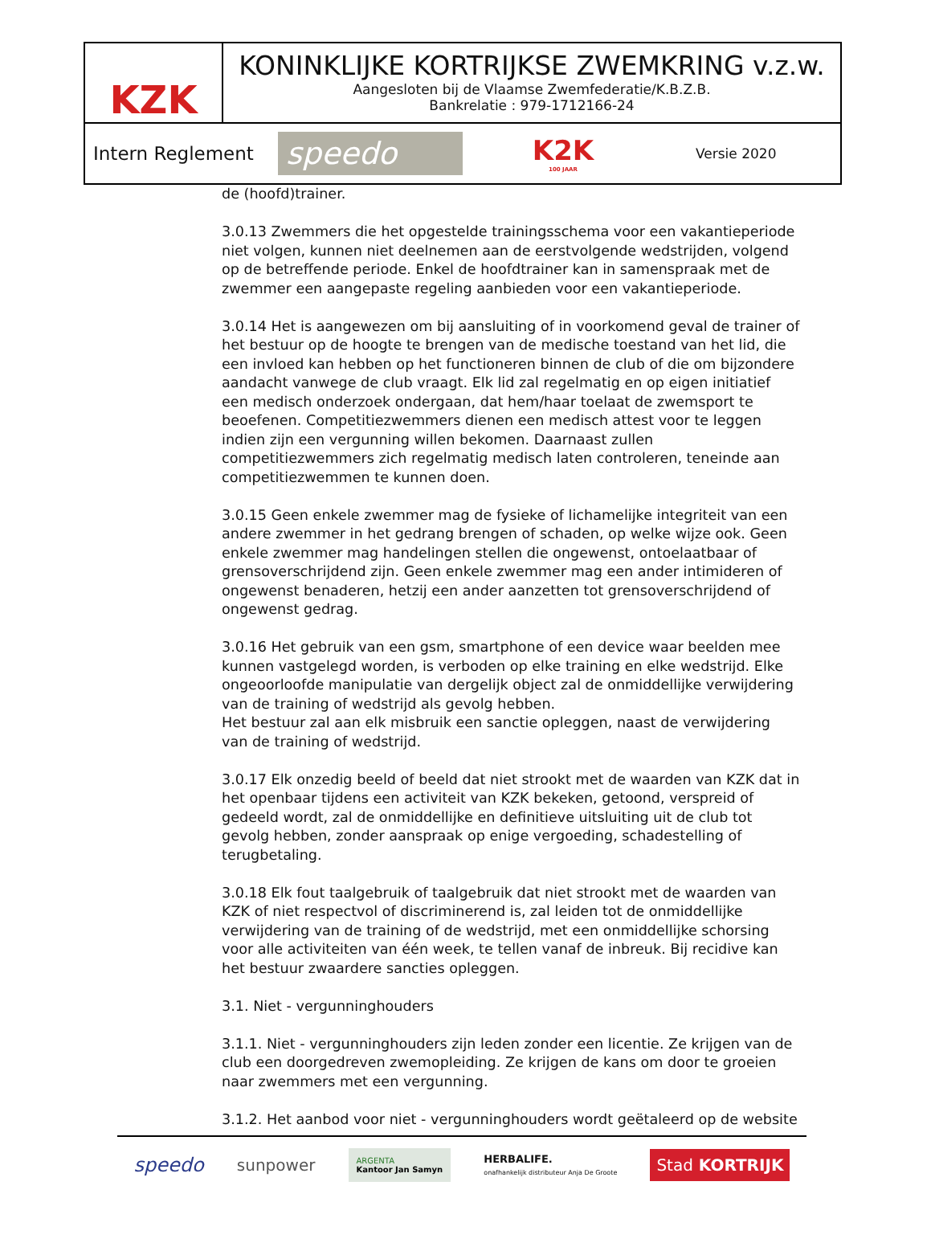KZK
KONINKLIJKE KORTRIJKSE ZWEMKRING v.z.w.
Aangesloten bij de Vlaamse Zwemfederatie/K.B.Z.B.
Bankrelatie : 979-1712166-24
Intern Reglement
speedo
K2K
100 JAAR
Versie 2020
de (hoofd)trainer.
3.0.13 Zwemmers die het opgestelde trainingsschema voor een vakantieperiode niet volgen, kunnen niet deelnemen aan de eerstvolgende wedstrijden, volgend op de betreffende periode. Enkel de hoofdtrainer kan in samenspraak met de zwemmer een aangepaste regeling aanbieden voor een vakantieperiode.
3.0.14 Het is aangewezen om bij aansluiting of in voorkomend geval de trainer of het bestuur op de hoogte te brengen van de medische toestand van het lid, die een invloed kan hebben op het functioneren binnen de club of die om bijzondere aandacht vanwege de club vraagt. Elk lid zal regelmatig en op eigen initiatief een medisch onderzoek ondergaan, dat hem/haar toelaat de zwemsport te beoefenen. Competitiezwemmers dienen een medisch attest voor te leggen indien zijn een vergunning willen bekomen. Daarnaast zullen competitiezwemmers zich regelmatig medisch laten controleren, teneinde aan competitiezwemmen te kunnen doen.
3.0.15 Geen enkele zwemmer mag de fysieke of lichamelijke integriteit van een andere zwemmer in het gedrang brengen of schaden, op welke wijze ook. Geen enkele zwemmer mag handelingen stellen die ongewenst, ontoelaatbaar of grensoverschrijdend zijn. Geen enkele zwemmer mag een ander intimideren of ongewenst benaderen, hetzij een ander aanzetten tot grensoverschrijdend of ongewenst gedrag.
3.0.16 Het gebruik van een gsm, smartphone of een device waar beelden mee kunnen vastgelegd worden, is verboden op elke training en elke wedstrijd. Elke ongeoorloofde manipulatie van dergelijk object zal de onmiddellijke verwijdering van de training of wedstrijd als gevolg hebben.
Het bestuur zal aan elk misbruik een sanctie opleggen, naast de verwijdering van de training of wedstrijd.
3.0.17 Elk onzedig beeld of beeld dat niet strookt met de waarden van KZK dat in het openbaar tijdens een activiteit van KZK bekeken, getoond, verspreid of gedeeld wordt, zal de onmiddellijke en definitieve uitsluiting uit de club tot gevolg hebben, zonder aanspraak op enige vergoeding, schadestelling of terugbetaling.
3.0.18 Elk fout taalgebruik of taalgebruik dat niet strookt met de waarden van KZK of niet respectvol of discriminerend is, zal leiden tot de onmiddellijke verwijdering van de training of de wedstrijd, met een onmiddellijke schorsing voor alle activiteiten van één week, te tellen vanaf de inbreuk. Bij recidive kan het bestuur zwaardere sancties opleggen.
3.1. Niet - vergunninghouders
3.1.1. Niet - vergunninghouders zijn leden zonder een licentie. Ze krijgen van de club een doorgedreven zwemopleiding. Ze krijgen de kans om door te groeien naar zwemmers met een vergunning.
3.1.2. Het aanbod voor niet - vergunninghouders wordt geëtaleerd op de website
speedo sunpower ARGENTA
Kantoor Jan Samyn HERBALIFE.
onafhankelijk distributeur Anja De Groote Stad KORTRIJK